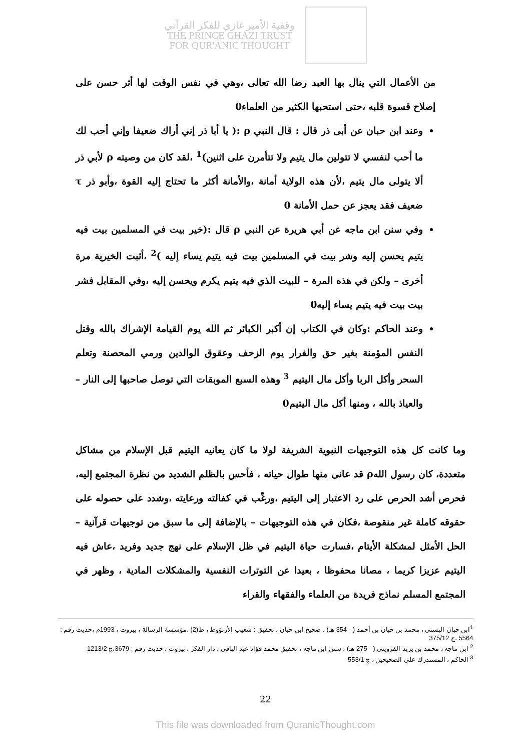وقفية الأمير غازي للفكر القرآني
THE PRINCE GHAZI TRUST
FOR QUR'ANIC THOUGHT
من الأعمال التي ينال بها العبد رضا الله تعالى ،وهي في نفس الوقت لها أثر حسن على إصلاح قسوة قلبه ،حتى استحبها الكثير من العلماء0
وعند ابن حبان عن أبى ذر قال : قال النبي ρ :( يا أبا ذر إني أراك ضعيفا وإني أحب لك ما أحب لنفسي لا تتولين مال يتيم ولا تتأمرن على اثنين)<sup>1</sup> ،لقد كان من وصيته ρ لأبي ذر ألا يتولى مال يتيم ،لأن هذه الولاية أمانة ،والأمانة أكثر ما تحتاج إليه القوة ،وأبو ذر τ ضعيف فقد يعجز عن حمل الأمانة 0
وفي سنن ابن ماجه عن أبي هريرة عن النبي ρ قال :(خير بيت في المسلمين بيت فيه يتيم يحسن إليه وشر بيت في المسلمين بيت فيه يتيم يساء إليه )<sup>2</sup> ،أثبت الخيرية مرة أخرى – ولكن في هذه المرة – للبيت الذي فيه يتيم يكرم ويحسن إليه ،وفي المقابل فشر بيت بيت فيه يتيم يساء إليه0
وعند الحاكم :وكان في الكتاب إن أكبر الكبائر ثم الله يوم القيامة الإشراك بالله وقتل النفس المؤمنة بغير حق والفرار يوم الزحف وعقوق الوالدين ورمي المحصنة وتعلم السحر وأكل الربا وأكل مال اليتيم <sup>3</sup> وهذه السبع الموبقات التي توصل صاحبها إلى النار – والعياذ بالله ، ومنها أكل مال اليتيم0
وما كانت كل هذه التوجيهات النبوية الشريفة لولا ما كان يعانيه اليتيم قبل الإسلام من مشاكل متعددة، كان رسول اللهρ قد عانى منها طوال حياته ، فأحس بالظلم الشديد من نظرة المجتمع إليه، فحرص أشد الحرص على رد الاعتبار إلى اليتيم ،ورغّب في كفالته ورعايته ،وشدد على حصوله على حقوقه كاملة غير منقوصة ،فكان في هذه التوجيهات – بالإضافة إلى ما سبق من توجيهات قرآنية – الحل الأمثل لمشكلة الأيتام ،فسارت حياة اليتيم في ظل الإسلام على نهج جديد وفريد ،عاش فيه اليتيم عزيزا كريما ، مصانا محفوظا ، بعيدا عن التوترات النفسية والمشكلات المادية ، وظهر في المجتمع المسلم نماذج فريدة من العلماء والفقهاء والقراء
<sup>1</sup> ابن حبان البستي ، محمد بن حبان بن أحمد ( - 354 هـ) ، صحيح ابن حبان ، تحقيق : شعيب الأرنؤوط ، ط(2) ،مؤسسة الرسالة ، بيروت ، 1993م ،حديث رقم : 5564 ،ج 375/12
<sup>2</sup> ابن ماجه ، محمد بن يزيد القزويني ( - 275 هـ) ، سنن ابن ماجه ، تحقيق محمد فؤاد عبد الباقي ، دار الفكر ، بيروت ، حديث رقم : 3679،ج 1213/2
<sup>3</sup> الحاكم ، المستدرك على الصحيحين ، ج 553/1
22
This file was downloaded from QuranicThought.com